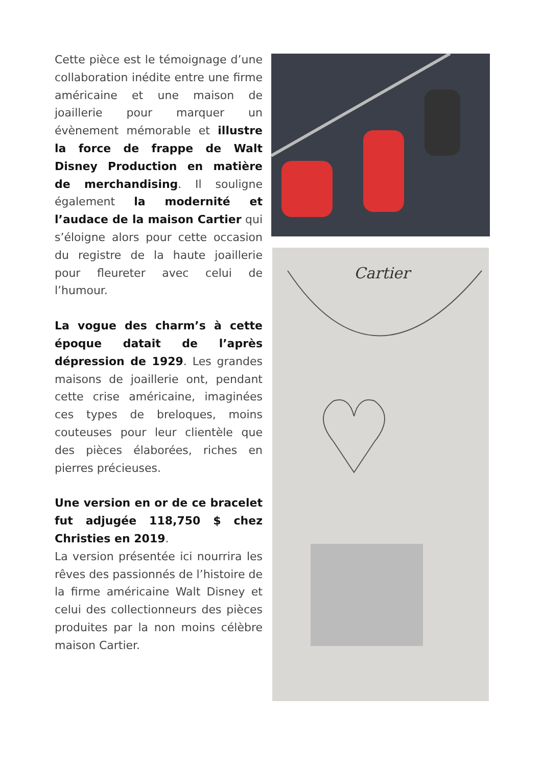Cette pièce est le témoignage d’une collaboration inédite entre une firme américaine et une maison de joaillerie pour marquer un évènement mémorable et illustre la force de frappe de Walt Disney Production en matière de merchandising. Il souligne également la modernité et l’audace de la maison Cartier qui s’éloigne alors pour cette occasion du registre de la haute joaillerie pour fleureter avec celui de l’humour.
La vogue des charm’s à cette époque datait de l’après dépression de 1929. Les grandes maisons de joaillerie ont, pendant cette crise américaine, imaginées ces types de breloques, moins couteuses pour leur clientèle que des pièces élaborées, riches en pierres précieuses.
Une version en or de ce bracelet fut adjugée 118,750 $ chez Christies en 2019.
La version présentée ici nourrira les rêves des passionnés de l’histoire de la firme américaine Walt Disney et celui des collectionneurs des pièces produites par la non moins célèbre maison Cartier.
Cartier